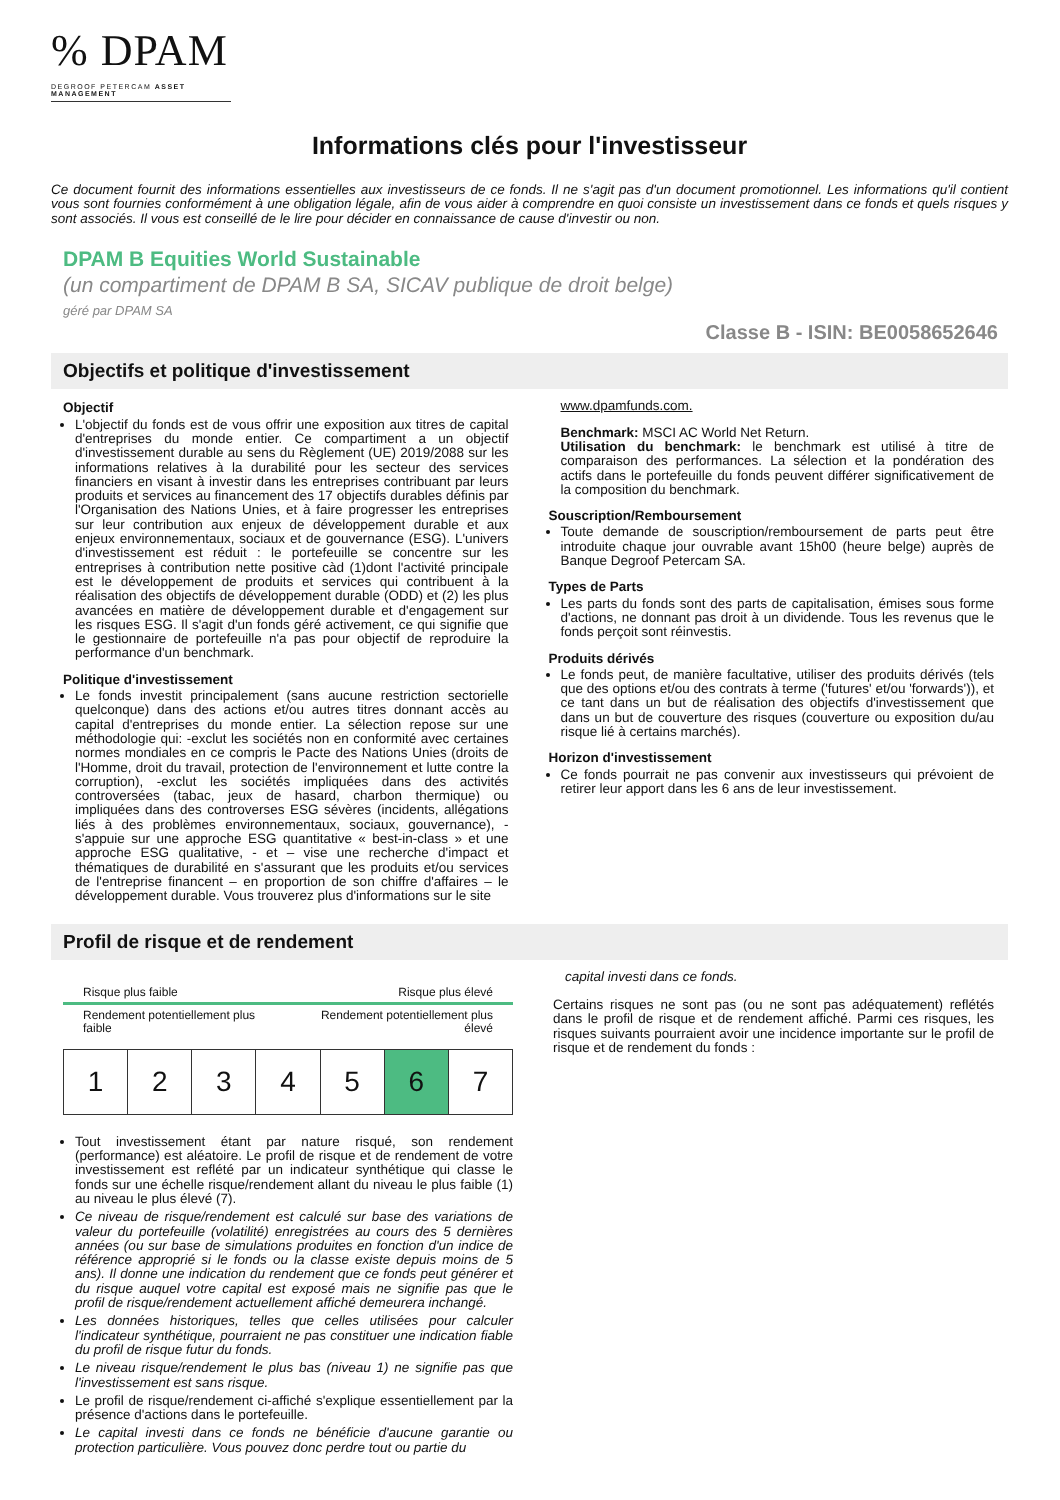% DPAM
DEGROOF PETERCAM ASSET MANAGEMENT
Informations clés pour l'investisseur
Ce document fournit des informations essentielles aux investisseurs de ce fonds. Il ne s'agit pas d'un document promotionnel. Les informations qu'il contient vous sont fournies conformément à une obligation légale, afin de vous aider à comprendre en quoi consiste un investissement dans ce fonds et quels risques y sont associés. Il vous est conseillé de le lire pour décider en connaissance de cause d'investir ou non.
DPAM B Equities World Sustainable
(un compartiment de DPAM B SA, SICAV publique de droit belge)
géré par DPAM SA
Classe B - ISIN: BE0058652646
Objectifs et politique d'investissement
Objectif
L'objectif du fonds est de vous offrir une exposition aux titres de capital d'entreprises du monde entier. Ce compartiment a un objectif d'investissement durable au sens du Règlement (UE) 2019/2088 sur les informations relatives à la durabilité pour les secteur des services financiers en visant à investir dans les entreprises contribuant par leurs produits et services au financement des 17 objectifs durables définis par l'Organisation des Nations Unies, et à faire progresser les entreprises sur leur contribution aux enjeux de développement durable et aux enjeux environnementaux, sociaux et de gouvernance (ESG). L'univers d'investissement est réduit : le portefeuille se concentre sur les entreprises à contribution nette positive càd (1)dont l'activité principale est le développement de produits et services qui contribuent à la réalisation des objectifs de développement durable (ODD) et (2) les plus avancées en matière de développement durable et d'engagement sur les risques ESG. Il s'agit d'un fonds géré activement, ce qui signifie que le gestionnaire de portefeuille n'a pas pour objectif de reproduire la performance d'un benchmark.
Politique d'investissement
Le fonds investit principalement (sans aucune restriction sectorielle quelconque) dans des actions et/ou autres titres donnant accès au capital d'entreprises du monde entier. La sélection repose sur une méthodologie qui: -exclut les sociétés non en conformité avec certaines normes mondiales en ce compris le Pacte des Nations Unies (droits de l'Homme, droit du travail, protection de l'environnement et lutte contre la corruption), -exclut les sociétés impliquées dans des activités controversées (tabac, jeux de hasard, charbon thermique) ou impliquées dans des controverses ESG sévères (incidents, allégations liés à des problèmes environnementaux, sociaux, gouvernance), -s'appuie sur une approche ESG quantitative « best-in-class » et une approche ESG qualitative, - et – vise une recherche d'impact et thématiques de durabilité en s'assurant que les produits et/ou services de l'entreprise financent – en proportion de son chiffre d'affaires – le développement durable. Vous trouverez plus d'informations sur le site
www.dpamfunds.com.
Benchmark: MSCI AC World Net Return.
Utilisation du benchmark: le benchmark est utilisé à titre de comparaison des performances. La sélection et la pondération des actifs dans le portefeuille du fonds peuvent différer significativement de la composition du benchmark.
Souscription/Remboursement
Toute demande de souscription/remboursement de parts peut être introduite chaque jour ouvrable avant 15h00 (heure belge) auprès de Banque Degroof Petercam SA.
Types de Parts
Les parts du fonds sont des parts de capitalisation, émises sous forme d'actions, ne donnant pas droit à un dividende. Tous les revenus que le fonds perçoit sont réinvestis.
Produits dérivés
Le fonds peut, de manière facultative, utiliser des produits dérivés (tels que des options et/ou des contrats à terme ('futures' et/ou 'forwards')), et ce tant dans un but de réalisation des objectifs d'investissement que dans un but de couverture des risques (couverture ou exposition du/au risque lié à certains marchés).
Horizon d'investissement
Ce fonds pourrait ne pas convenir aux investisseurs qui prévoient de retirer leur apport dans les 6 ans de leur investissement.
Profil de risque et de rendement
Risque plus faible Risque plus élevé
Rendement potentiellement plus
faible Rendement potentiellement plus
élevé
| 1 | 2 | 3 | 4 | 5 | 6 | 7 |
Tout investissement étant par nature risqué, son rendement (performance) est aléatoire. Le profil de risque et de rendement de votre investissement est reflété par un indicateur synthétique qui classe le fonds sur une échelle risque/rendement allant du niveau le plus faible (1) au niveau le plus élevé (7).
Ce niveau de risque/rendement est calculé sur base des variations de valeur du portefeuille (volatilité) enregistrées au cours des 5 dernières années (ou sur base de simulations produites en fonction d'un indice de référence approprié si le fonds ou la classe existe depuis moins de 5 ans). Il donne une indication du rendement que ce fonds peut générer et du risque auquel votre capital est exposé mais ne signifie pas que le profil de risque/rendement actuellement affiché demeurera inchangé.
Les données historiques, telles que celles utilisées pour calculer l'indicateur synthétique, pourraient ne pas constituer une indication fiable du profil de risque futur du fonds.
Le niveau risque/rendement le plus bas (niveau 1) ne signifie pas que l'investissement est sans risque.
Le profil de risque/rendement ci-affiché s'explique essentiellement par la présence d'actions dans le portefeuille.
Le capital investi dans ce fonds ne bénéficie d'aucune garantie ou protection particulière. Vous pouvez donc perdre tout ou partie du
capital investi dans ce fonds.
Certains risques ne sont pas (ou ne sont pas adéquatement) reflétés dans le profil de risque et de rendement affiché. Parmi ces risques, les risques suivants pourraient avoir une incidence importante sur le profil de risque et de rendement du fonds :